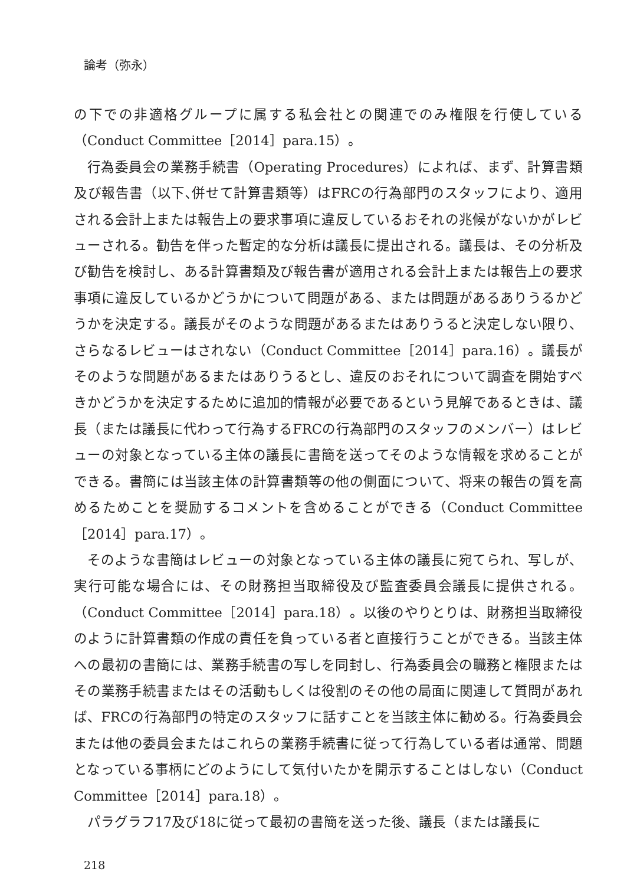論考（弥永）
の下での非適格グループに属する私会社との関連でのみ権限を行使している（Conduct Committee［2014］para.15）。
行為委員会の業務手続書（Operating Procedures）によれば、まず、計算書類及び報告書（以下､併せて計算書類等）はFRCの行為部門のスタッフにより、適用される会計上または報告上の要求事項に違反しているおそれの兆候がないかがレビューされる。勧告を伴った暫定的な分析は議長に提出される。議長は、その分析及び勧告を検討し、ある計算書類及び報告書が適用される会計上または報告上の要求事項に違反しているかどうかについて問題がある、または問題があるありうるかどうかを決定する。議長がそのような問題があるまたはありうると決定しない限り、さらなるレビューはされない（Conduct Committee［2014］para.16）。議長がそのような問題があるまたはありうるとし、違反のおそれについて調査を開始すべきかどうかを決定するために追加的情報が必要であるという見解であるときは、議長（または議長に代わって行為するFRCの行為部門のスタッフのメンバー）はレビューの対象となっている主体の議長に書簡を送ってそのような情報を求めることができる。書簡には当該主体の計算書類等の他の側面について、将来の報告の質を高めるためことを奨励するコメントを含めることができる（Conduct Committee［2014］para.17）。
そのような書簡はレビューの対象となっている主体の議長に宛てられ、写しが、実行可能な場合には、その財務担当取締役及び監査委員会議長に提供される。（Conduct Committee［2014］para.18）。以後のやりとりは、財務担当取締役のように計算書類の作成の責任を負っている者と直接行うことができる。当該主体への最初の書簡には、業務手続書の写しを同封し、行為委員会の職務と権限またはその業務手続書またはその活動もしくは役割のその他の局面に関連して質問があれば、FRCの行為部門の特定のスタッフに話すことを当該主体に勧める。行為委員会または他の委員会またはこれらの業務手続書に従って行為している者は通常、問題となっている事柄にどのようにして気付いたかを開示することはしない（Conduct Committee［2014］para.18）。
パラグラフ17及び18に従って最初の書簡を送った後、議長（または議長に
218